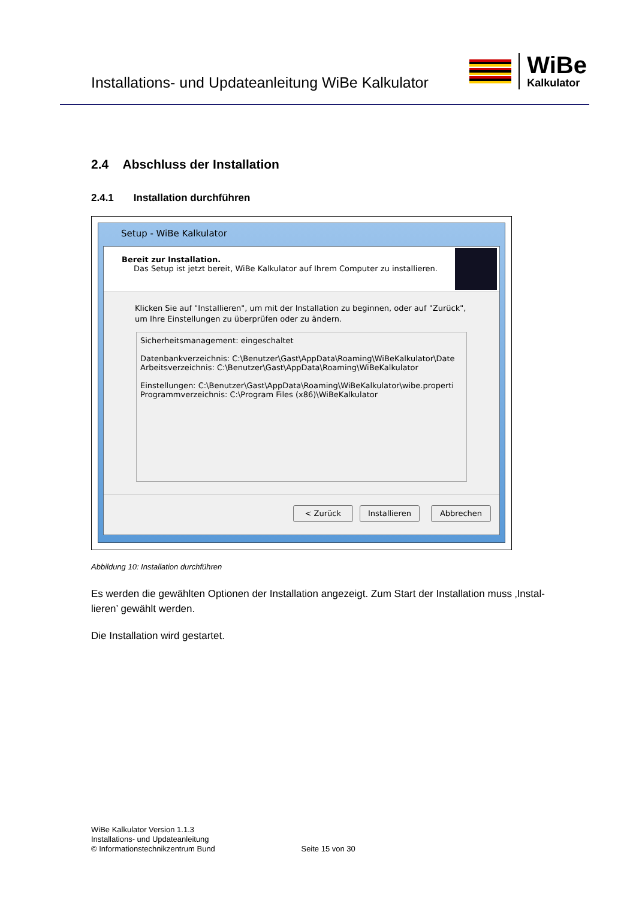Installations- und Updateanleitung WiBe Kalkulator
WiBe
Kalkulator
2.4 Abschluss der Installation
2.4.1 Installation durchführen
Setup - WiBe Kalkulator
Bereit zur Installation.
Das Setup ist jetzt bereit, WiBe Kalkulator auf Ihrem Computer zu installieren.
Klicken Sie auf "Installieren", um mit der Installation zu beginnen, oder auf "Zurück", um Ihre Einstellungen zu überprüfen oder zu ändern.
Sicherheitsmanagement: eingeschaltet
Datenbankverzeichnis: C:\Benutzer\Gast\AppData\Roaming\WiBeKalkulator\Date
Arbeitsverzeichnis: C:\Benutzer\Gast\AppData\Roaming\WiBeKalkulator
Einstellungen: C:\Benutzer\Gast\AppData\Roaming\WiBeKalkulator\wibe.properti
Programmverzeichnis: C:\Program Files (x86)\WiBeKalkulator
< Zurück Installieren Abbrechen
Abbildung 10: Installation durchführen
Es werden die gewählten Optionen der Installation angezeigt. Zum Start der Installation muss ‚Instal-lieren’ gewählt werden.
Die Installation wird gestartet.
WiBe Kalkulator Version 1.1.3
Installations- und Updateanleitung
© Informationstechnikzentrum Bund Seite 15 von 30